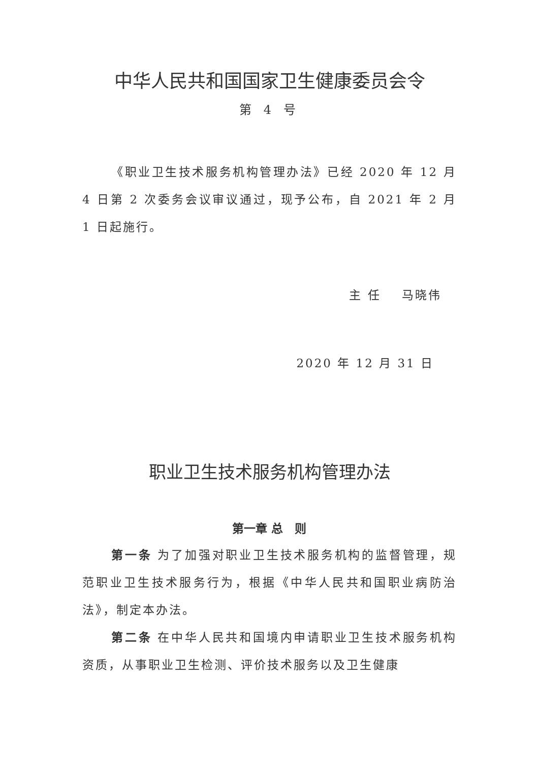中华人民共和国国家卫生健康委员会令
第 4 号
《职业卫生技术服务机构管理办法》已经 2020 年 12 月 4 日第 2 次委务会议审议通过，现予公布，自 2021 年 2 月 1 日起施行。
主 任 马晓伟
2020 年 12 月 31 日
职业卫生技术服务机构管理办法
第一章 总　则
第一条 为了加强对职业卫生技术服务机构的监督管理，规范职业卫生技术服务行为，根据《中华人民共和国职业病防治法》，制定本办法。
第二条 在中华人民共和国境内申请职业卫生技术服务机构资质，从事职业卫生检测、评价技术服务以及卫生健康